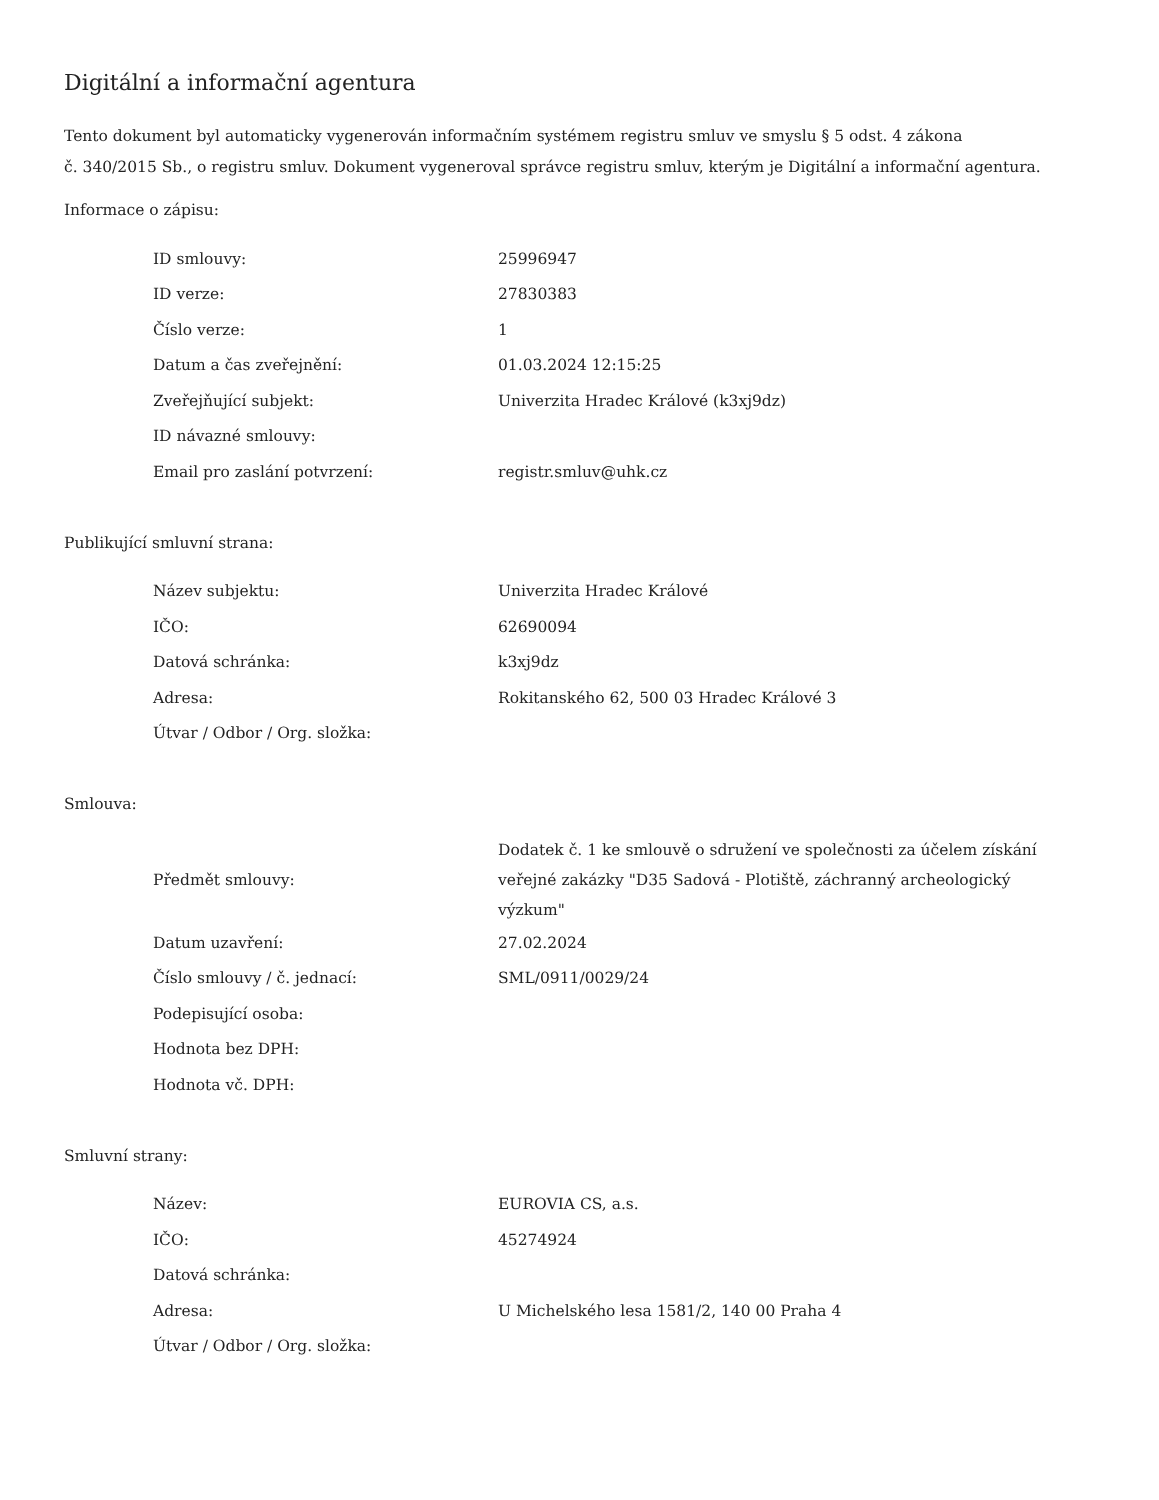Digitální a informační agentura
Tento dokument byl automaticky vygenerován informačním systémem registru smluv ve smyslu § 5 odst. 4 zákona
č. 340/2015 Sb., o registru smluv. Dokument vygeneroval správce registru smluv, kterým je Digitální a informační agentura.
Informace o zápisu:
| ID smlouvy: | 25996947 |
| ID verze: | 27830383 |
| Číslo verze: | 1 |
| Datum a čas zveřejnění: | 01.03.2024 12:15:25 |
| Zveřejňující subjekt: | Univerzita Hradec Králové (k3xj9dz) |
| ID návazné smlouvy: | |
| Email pro zaslání potvrzení: | registr.smluv@uhk.cz |
Publikující smluvní strana:
| Název subjektu: | Univerzita Hradec Králové |
| IČO: | 62690094 |
| Datová schránka: | k3xj9dz |
| Adresa: | Rokitanského 62, 500 03 Hradec Králové 3 |
| Útvar / Odbor / Org. složka: | |
Smlouva:
| Předmět smlouvy: | Dodatek č. 1 ke smlouvě o sdružení ve společnosti za účelem získání veřejné zakázky "D35 Sadová - Plotiště, záchranný archeologický výzkum" |
| Datum uzavření: | 27.02.2024 |
| Číslo smlouvy / č. jednací: | SML/0911/0029/24 |
| Podepisující osoba: | |
| Hodnota bez DPH: | |
| Hodnota vč. DPH: | |
Smluvní strany:
| Název: | EUROVIA CS, a.s. |
| IČO: | 45274924 |
| Datová schránka: | |
| Adresa: | U Michelského lesa 1581/2, 140 00 Praha 4 |
| Útvar / Odbor / Org. složka: | |